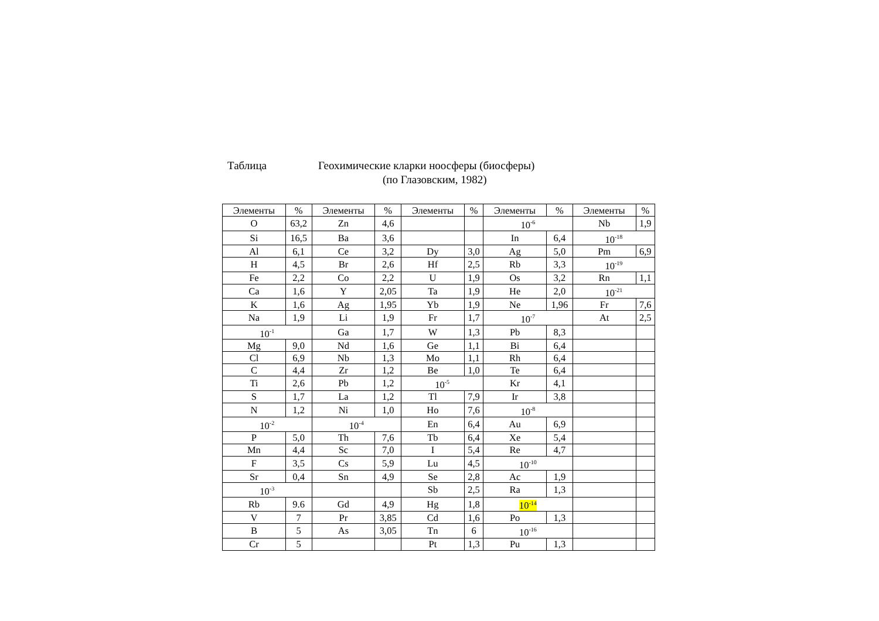Таблица Геохимические кларки ноосферы (биосферы)
(по Глазовским, 1982)
| Элементы | % | Элементы | % | Элементы | % | Элементы | % | Элементы | % |
| O | 63,2 | Zn | 4,6 | | | 10<sup>-6</sup> | | Nb | 1,9 |
| Si | 16,5 | Ba | 3,6 | | | In | 6,4 | 10<sup>-18</sup> | |
| Al | 6,1 | Ce | 3,2 | Dy | 3,0 | Ag | 5,0 | Pm | 6,9 |
| H | 4,5 | Br | 2,6 | Hf | 2,5 | Rb | 3,3 | 10<sup>-19</sup> | |
| Fe | 2,2 | Co | 2,2 | U | 1,9 | Os | 3,2 | Rn | 1,1 |
| Ca | 1,6 | Y | 2,05 | Ta | 1,9 | He | 2,0 | 10<sup>-21</sup> | |
| K | 1,6 | Ag | 1,95 | Yb | 1,9 | Ne | 1,96 | Fr | 7,6 |
| Na | 1,9 | Li | 1,9 | Fr | 1,7 | 10<sup>-7</sup> | | At | 2,5 |
| 10<sup>-1</sup> | | Ga | 1,7 | W | 1,3 | Pb | 8,3 | | |
| Mg | 9,0 | Nd | 1,6 | Ge | 1,1 | Bi | 6,4 | | |
| Cl | 6,9 | Nb | 1,3 | Mo | 1,1 | Rh | 6,4 | | |
| C | 4,4 | Zr | 1,2 | Be | 1,0 | Te | 6,4 | | |
| Ti | 2,6 | Pb | 1,2 | 10<sup>-5</sup> | | Kr | 4,1 | | |
| S | 1,7 | La | 1,2 | Tl | 7,9 | Ir | 3,8 | | |
| N | 1,2 | Ni | 1,0 | Ho | 7,6 | 10<sup>-8</sup> | | | |
| 10<sup>-2</sup> | | 10<sup>-4</sup> | | En | 6,4 | Au | 6,9 | | |
| P | 5,0 | Th | 7,6 | Tb | 6,4 | Xe | 5,4 | | |
| Mn | 4,4 | Sc | 7,0 | I | 5,4 | Re | 4,7 | | |
| F | 3,5 | Cs | 5,9 | Lu | 4,5 | 10<sup>-10</sup> | | | |
| Sr | 0,4 | Sn | 4,9 | Se | 2,8 | Ac | 1,9 | | |
| 10<sup>-3</sup> | | | | Sb | 2,5 | Ra | 1,3 | | |
| Rb | 9.6 | Gd | 4,9 | Hg | 1,8 | 10<sup>-14</sup> | | | |
| V | 7 | Pr | 3,85 | Cd | 1,6 | Po | 1,3 | | |
| B | 5 | As | 3,05 | Tn | 6 | 10<sup>-16</sup> | | | |
| Cr | 5 | | | Pt | 1,3 | Pu | 1,3 | | |